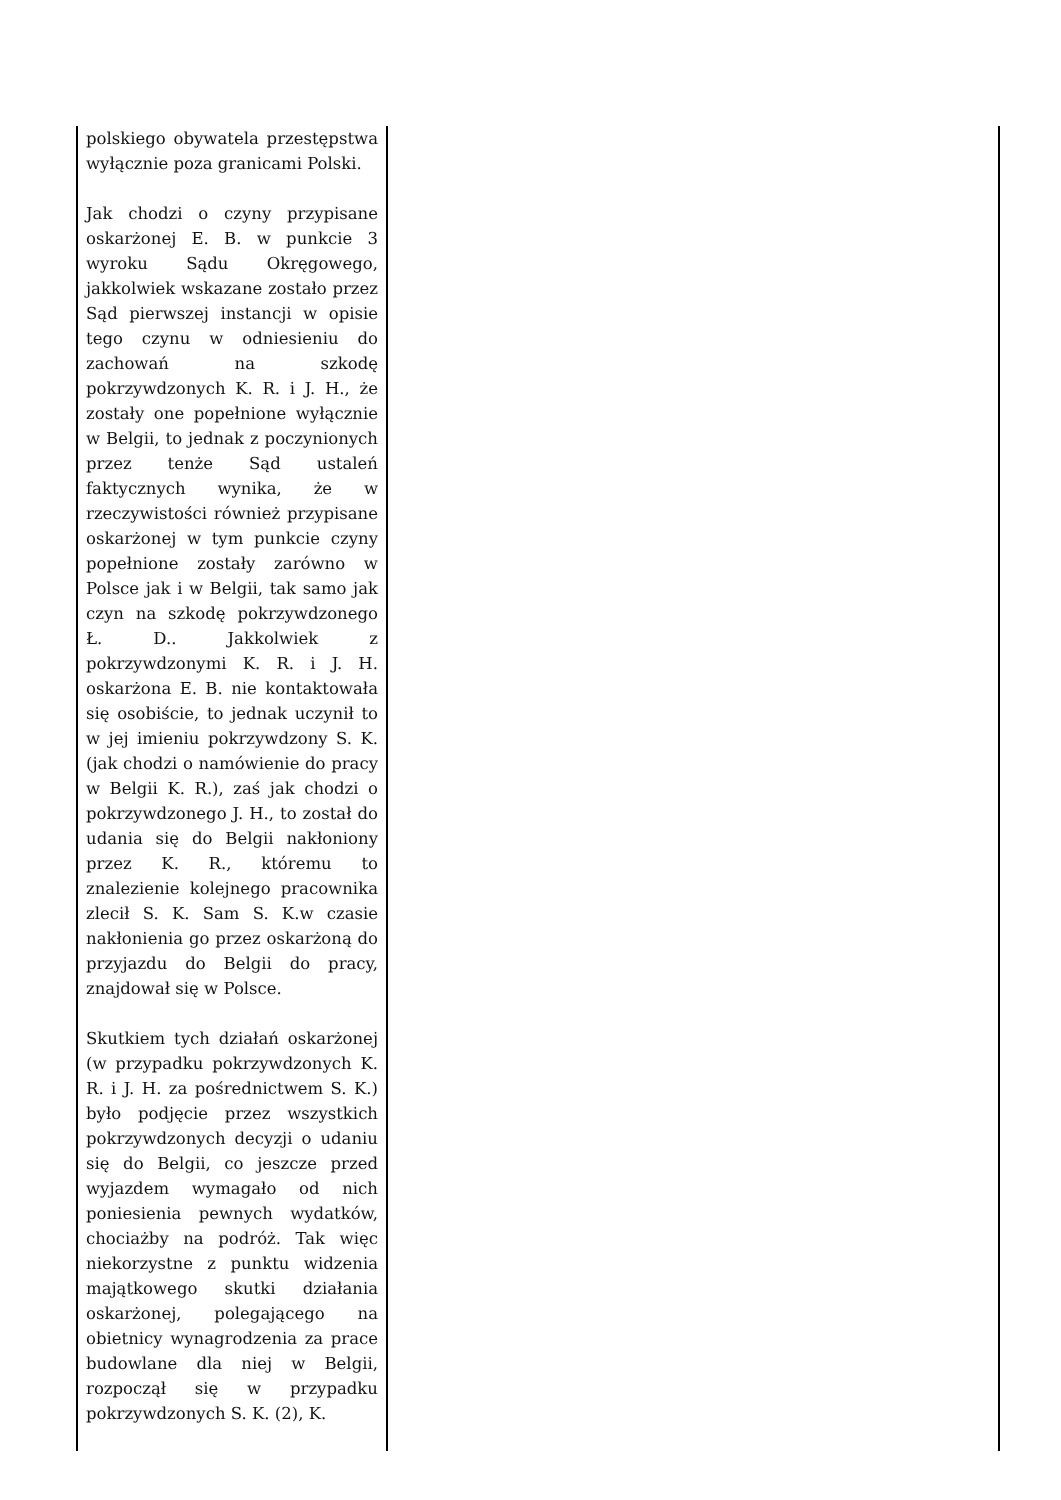| polskiego obywatela przestępstwa wyłącznie poza granicami Polski. Jak chodzi o czyny przypisane oskarżonej E. B. w punkcie 3 wyroku Sądu Okręgowego, jakkolwiek wskazane zostało przez Sąd pierwszej instancji w opisie tego czynu w odniesieniu do zachowań na szkodę pokrzywdzonych K. R. i J. H., że zostały one popełnione wyłącznie w Belgii, to jednak z poczynionych przez tenże Sąd ustaleń faktycznych wynika, że w rzeczywistości również przypisane oskarżonej w tym punkcie czyny popełnione zostały zarówno w Polsce jak i w Belgii, tak samo jak czyn na szkodę pokrzywdzonego Ł. D.. Jakkolwiek z pokrzywdzonymi K. R. i J. H. oskarżona E. B. nie kontaktowała się osobiście, to jednak uczynił to w jej imieniu pokrzywdzony S. K. (jak chodzi o namówienie do pracy w Belgii K. R.), zaś jak chodzi o pokrzywdzonego J. H., to został do udania się do Belgii nakłoniony przez K. R., któremu to znalezienie kolejnego pracownika zlecił S. K. Sam S. K.w czasie nakłonienia go przez oskarżoną do przyjazdu do Belgii do pracy, znajdował się w Polsce. Skutkiem tych działań oskarżonej (w przypadku pokrzywdzonych K. R. i J. H. za pośrednictwem S. K.) było podjęcie przez wszystkich pokrzywdzonych decyzji o udaniu się do Belgii, co jeszcze przed wyjazdem wymagało od nich poniesienia pewnych wydatków, chociażby na podróż. Tak więc niekorzystne z punktu widzenia majątkowego skutki działania oskarżonej, polegającego na obietnicy wynagrodzenia za prace budowlane dla niej w Belgii, rozpoczął się w przypadku pokrzywdzonych S. K. (2), K. | |